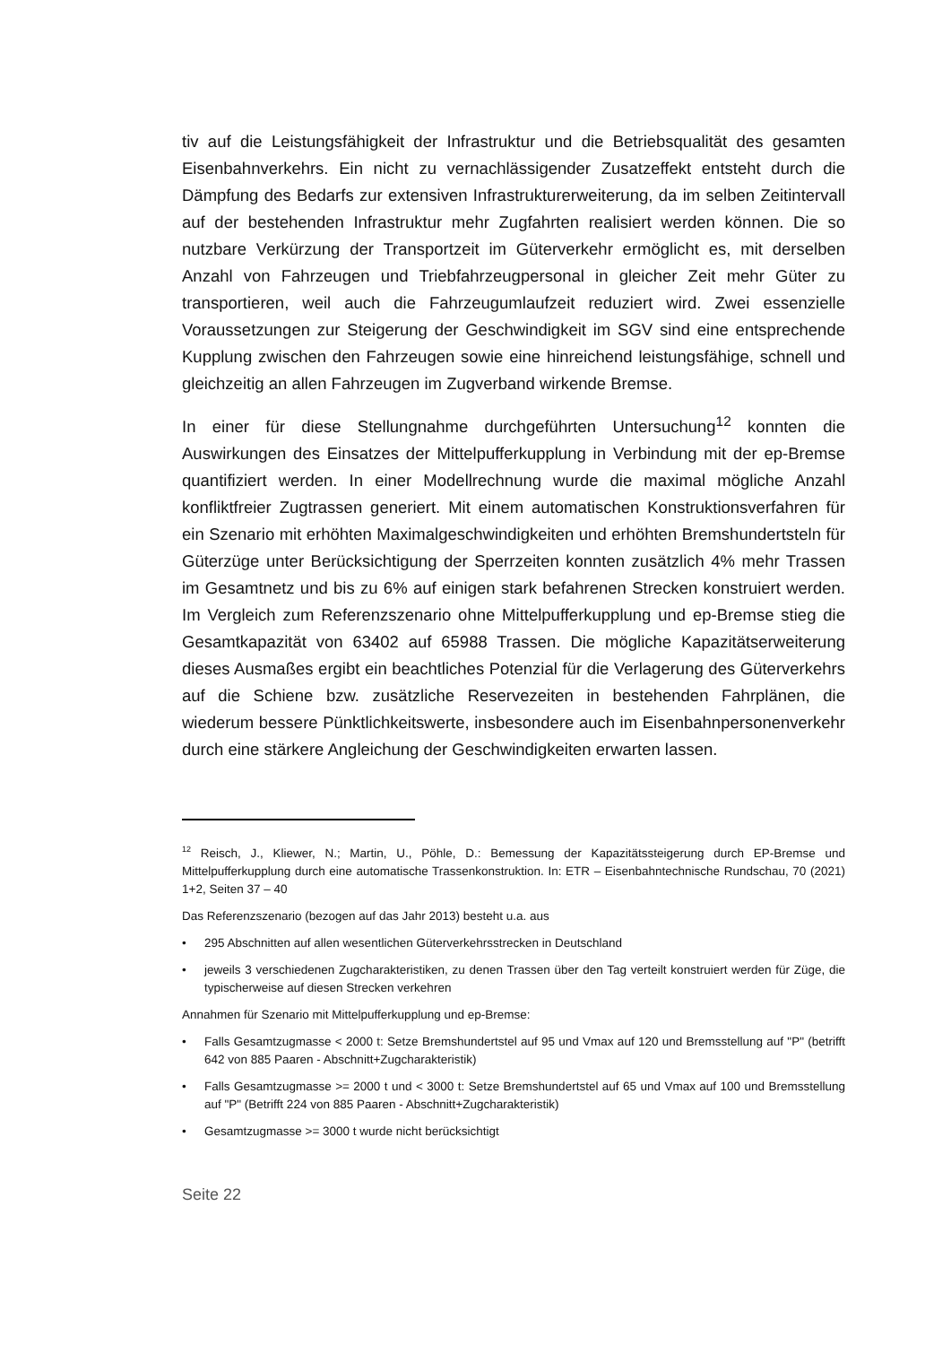tiv auf die Leistungsfähigkeit der Infrastruktur und die Betriebsqualität des gesamten Eisenbahnverkehrs. Ein nicht zu vernachlässigender Zusatzeffekt entsteht durch die Dämpfung des Bedarfs zur extensiven Infrastrukturerweiterung, da im selben Zeitintervall auf der bestehenden Infrastruktur mehr Zugfahrten realisiert werden können. Die so nutzbare Verkürzung der Transportzeit im Güterverkehr ermöglicht es, mit derselben Anzahl von Fahrzeugen und Triebfahrzeugpersonal in gleicher Zeit mehr Güter zu transportieren, weil auch die Fahrzeugumlaufzeit reduziert wird. Zwei essenzielle Voraussetzungen zur Steigerung der Geschwindigkeit im SGV sind eine entsprechende Kupplung zwischen den Fahrzeugen sowie eine hinreichend leistungsfähige, schnell und gleichzeitig an allen Fahrzeugen im Zugverband wirkende Bremse.
In einer für diese Stellungnahme durchgeführten Untersuchung<sup>12</sup> konnten die Auswirkungen des Einsatzes der Mittelpufferkupplung in Verbindung mit der ep-Bremse quantifiziert werden. In einer Modellrechnung wurde die maximal mögliche Anzahl konfliktfreier Zugtrassen generiert. Mit einem automatischen Konstruktionsverfahren für ein Szenario mit erhöhten Maximalgeschwindigkeiten und erhöhten Bremshundertsteln für Güterzüge unter Berücksichtigung der Sperrzeiten konnten zusätzlich 4% mehr Trassen im Gesamtnetz und bis zu 6% auf einigen stark befahrenen Strecken konstruiert werden. Im Vergleich zum Referenzszenario ohne Mittelpufferkupplung und ep-Bremse stieg die Gesamtkapazität von 63402 auf 65988 Trassen. Die mögliche Kapazitätserweiterung dieses Ausmaßes ergibt ein beachtliches Potenzial für die Verlagerung des Güterverkehrs auf die Schiene bzw. zusätzliche Reservezeiten in bestehenden Fahrplänen, die wiederum bessere Pünktlichkeitswerte, insbesondere auch im Eisenbahnpersonenverkehr durch eine stärkere Angleichung der Geschwindigkeiten erwarten lassen.
<sup>12</sup> Reisch, J., Kliewer, N.; Martin, U., Pöhle, D.: Bemessung der Kapazitätssteigerung durch EP-Bremse und Mittelpufferkupplung durch eine automatische Trassenkonstruktion. In: ETR – Eisenbahntechnische Rundschau, 70 (2021) 1+2, Seiten 37 – 40
Das Referenzszenario (bezogen auf das Jahr 2013) besteht u.a. aus
• 295 Abschnitten auf allen wesentlichen Güterverkehrsstrecken in Deutschland
• jeweils 3 verschiedenen Zugcharakteristiken, zu denen Trassen über den Tag verteilt konstruiert werden für Züge, die typischerweise auf diesen Strecken verkehren
Annahmen für Szenario mit Mittelpufferkupplung und ep-Bremse:
• Falls Gesamtzugmasse < 2000 t: Setze Bremshundertstel auf 95 und Vmax auf 120 und Bremsstellung auf "P" (betrifft 642 von 885 Paaren - Abschnitt+Zugcharakteristik)
• Falls Gesamtzugmasse >= 2000 t und < 3000 t: Setze Bremshundertstel auf 65 und Vmax auf 100 und Bremsstellung auf "P" (Betrifft 224 von 885 Paaren - Abschnitt+Zugcharakteristik)
• Gesamtzugmasse >= 3000 t wurde nicht berücksichtigt
Seite 22